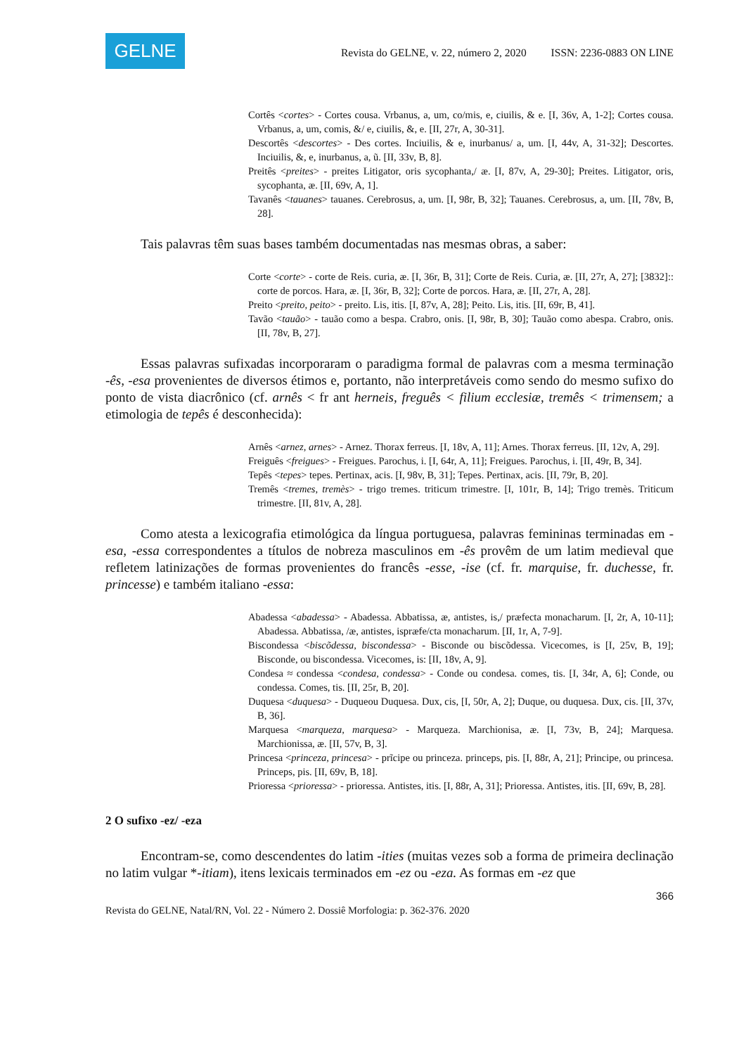GELNE
Revista do GELNE, v. 22, número 2, 2020 ISSN: 2236-0883 ON LINE
Cortês <cortes> - Cortes cousa. Vrbanus, a, um, co/mis, e, ciuilis, & e. [I, 36v, A, 1-2]; Cortes cousa. Vrbanus, a, um, comis, &/ e, ciuilis, &, e. [II, 27r, A, 30-31].
Descortês <descortes> - Des cortes. Inciuilis, & e, inurbanus/ a, um. [I, 44v, A, 31-32]; Descortes. Inciuilis, &, e, inurbanus, a, ũ. [II, 33v, B, 8].
Preitês <preites> - preites Litigator, oris sycophanta,/ æ. [I, 87v, A, 29-30]; Preites. Litigator, oris, sycophanta, æ. [II, 69v, A, 1].
Tavanês <tauanes> tauanes. Cerebrosus, a, um. [I, 98r, B, 32]; Tauanes. Cerebrosus, a, um. [II, 78v, B, 28].
Tais palavras têm suas bases também documentadas nas mesmas obras, a saber:
Corte <corte> - corte de Reis. curia, æ. [I, 36r, B, 31]; Corte de Reis. Curia, æ. [II, 27r, A, 27]; [3832]:: corte de porcos. Hara, æ. [I, 36r, B, 32]; Corte de porcos. Hara, æ. [II, 27r, A, 28].
Preito <preito, peito> - preito. Lis, itis. [I, 87v, A, 28]; Peito. Lis, itis. [II, 69r, B, 41].
Tavão <tauão> - tauão como a bespa. Crabro, onis. [I, 98r, B, 30]; Tauão como abespa. Crabro, onis. [II, 78v, B, 27].
Essas palavras sufixadas incorporaram o paradigma formal de palavras com a mesma terminação -ês, -esa provenientes de diversos étimos e, portanto, não interpretáveis como sendo do mesmo sufixo do ponto de vista diacrônico (cf. arnês < fr ant herneis, freguês < filium ecclesiæ, tremês < trimensem; a etimologia de tepês é desconhecida):
Arnês <arnez, arnes> - Arnez. Thorax ferreus. [I, 18v, A, 11]; Arnes. Thorax ferreus. [II, 12v, A, 29].
Freiguês <freigues> - Freigues. Parochus, i. [I, 64r, A, 11]; Freigues. Parochus, i. [II, 49r, B, 34].
Tepês <tepes> tepes. Pertinax, acis. [I, 98v, B, 31]; Tepes. Pertinax, acis. [II, 79r, B, 20].
Tremês <tremes, tremès> - trigo tremes. triticum trimestre. [I, 101r, B, 14]; Trigo tremès. Triticum trimestre. [II, 81v, A, 28].
Como atesta a lexicografia etimológica da língua portuguesa, palavras femininas terminadas em -esa, -essa correspondentes a títulos de nobreza masculinos em -ês provêm de um latim medieval que refletem latinizações de formas provenientes do francês -esse, -ise (cf. fr. marquise, fr. duchesse, fr. princesse) e também italiano -essa:
Abadessa <abadessa> - Abadessa. Abbatissa, æ, antistes, is,/ præfecta monacharum. [I, 2r, A, 10-11]; Abadessa. Abbatissa, /æ, antistes, ispræfe/cta monacharum. [II, 1r, A, 7-9].
Biscondessa <biscõdessa, biscondessa> - Bisconde ou biscõdessa. Vicecomes, is [I, 25v, B, 19]; Bisconde, ou biscondessa. Vicecomes, is: [II, 18v, A, 9].
Condesa ≈ condessa <condesa, condessa> - Conde ou condesa. comes, tis. [I, 34r, A, 6]; Conde, ou condessa. Comes, tis. [II, 25r, B, 20].
Duquesa <duquesa> - Duqueou Duquesa. Dux, cis, [I, 50r, A, 2]; Duque, ou duquesa. Dux, cis. [II, 37v, B, 36].
Marquesa <marqueza, marquesa> - Marqueza. Marchionisa, æ. [I, 73v, B, 24]; Marquesa. Marchionissa, æ. [II, 57v, B, 3].
Princesa <princeza, princesa> - prĩcipe ou princeza. princeps, pis. [I, 88r, A, 21]; Principe, ou princesa. Princeps, pis. [II, 69v, B, 18].
Prioressa <prioressa> - prioressa. Antistes, itis. [I, 88r, A, 31]; Prioressa. Antistes, itis. [II, 69v, B, 28].
2 O sufixo -ez/ -eza
Encontram-se, como descendentes do latim -ities (muitas vezes sob a forma de primeira declinação no latim vulgar *-itiam), itens lexicais terminados em -ez ou -eza. As formas em -ez que
366
Revista do GELNE, Natal/RN, Vol. 22 - Número 2. Dossiê Morfologia: p. 362-376. 2020